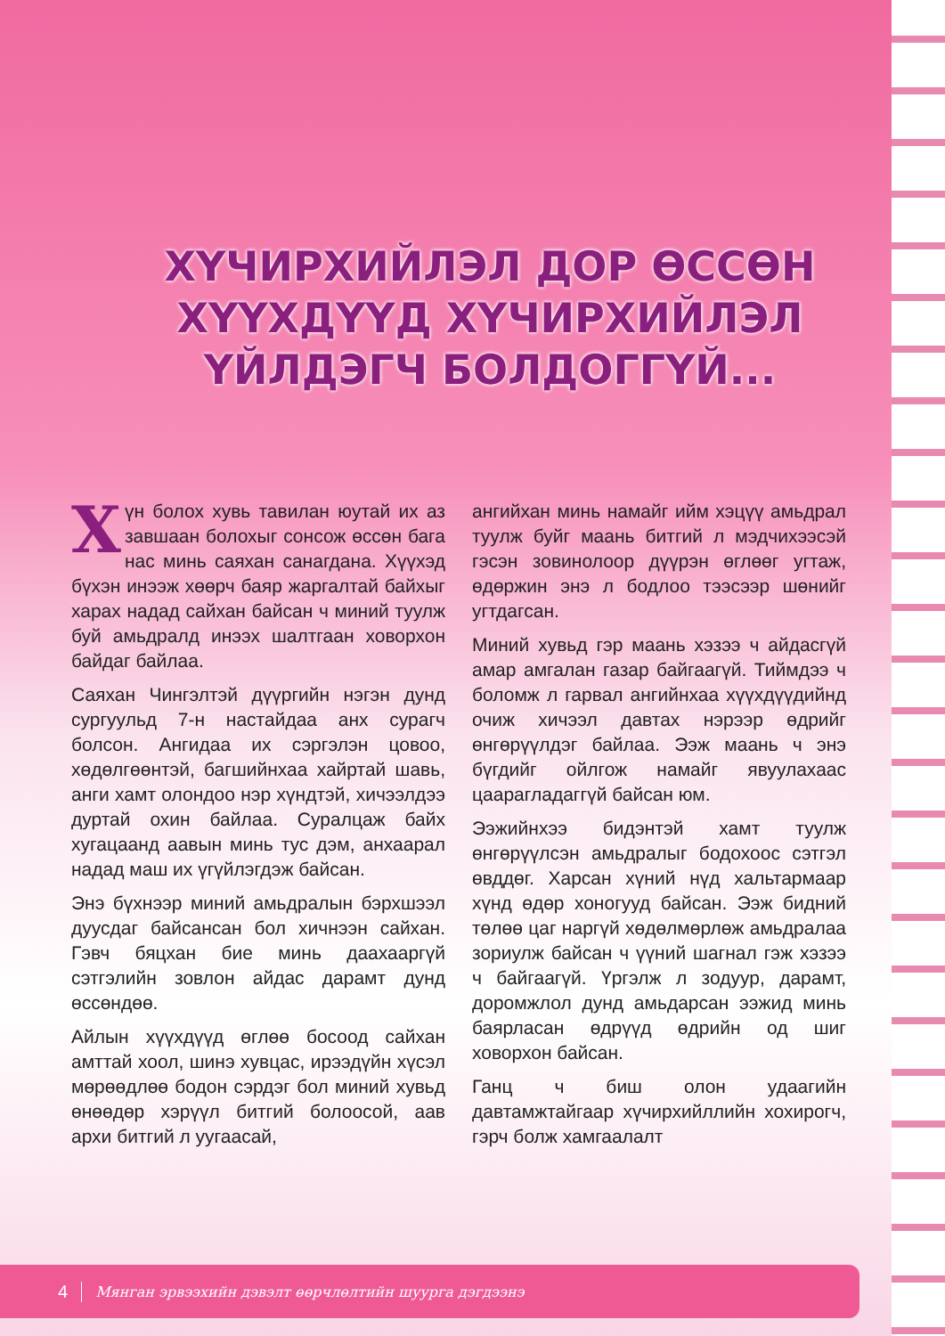ХҮЧИРХИЙЛЭЛ ДОР ӨССӨН ХҮҮХДҮҮД ХҮЧИРХИЙЛЭЛ ҮЙЛДЭГЧ БОЛДОГГҮЙ...
Хүн болох хувь тавилан юутай их аз завшаан болохыг сонсож өссөн бага нас минь саяхан санагдана. Хүүхэд бүхэн инээж хөөрч баяр жаргалтай байхыг харах надад сайхан байсан ч миний туулж буй амьдралд инээх шалтгаан ховорхон байдаг байлаа.
Саяхан Чингэлтэй дүүргийн нэгэн дунд сургуульд 7-н настайдаа анх сурагч болсон. Ангидаа их сэргэлэн цовоо, хөдөлгөөнтэй, багшийнхаа хайртай шавь, анги хамт олондоо нэр хүндтэй, хичээлдээ дуртай охин байлаа. Суралцаж байх хугацаанд аавын минь тус дэм, анхаарал надад маш их үгүйлэгдэж байсан.
Энэ бүхнээр миний амьдралын бэрхшээл дуусдаг байсансан бол хичнээн сайхан. Гэвч бяцхан бие минь даахааргүй сэтгэлийн зовлон айдас дарамт дунд өссөндөө.
Айлын хүүхдүүд өглөө босоод сайхан амттай хоол, шинэ хувцас, ирээдүйн хүсэл мөрөөдлөө бодон сэрдэг бол миний хувьд өнөөдөр хэрүүл битгий болоосой, аав архи битгий л уугаасай,
ангийхан минь намайг ийм хэцүү амьдрал туулж буйг маань битгий л мэдчихээсэй гэсэн зовинолоор дүүрэн өглөөг угтаж, өдөржин энэ л бодлоо тээсээр шөнийг угтдагсан.
Миний хувьд гэр маань хэзээ ч айдасгүй амар амгалан газар байгаагүй. Тиймдээ ч боломж л гарвал ангийнхаа хүүхдүүдийнд очиж хичээл давтах нэрээр өдрийг өнгөрүүлдэг байлаа. Ээж маань ч энэ бүгдийг ойлгож намайг явуулахаас цаарагладаггүй байсан юм.
Ээжийнхээ бидэнтэй хамт туулж өнгөрүүлсэн амьдралыг бодохоос сэтгэл өвддөг. Харсан хүний нүд хальтармаар хүнд өдөр хоногууд байсан. Ээж бидний төлөө цаг наргүй хөдөлмөрлөж амьдралаа зориулж байсан ч үүний шагнал гэж хэзээ ч байгаагүй. Үргэлж л зодуур, дарамт, доромжлол дунд амьдарсан ээжид минь баярласан өдрүүд өдрийн од шиг ховорхон байсан.
Ганц ч биш олон удаагийн давтамжтайгаар хүчирхийллийн хохирогч, гэрч болж хамгаалалт
4 Мянган эрвээхийн дэвэлт өөрчлөлтийн шуурга дэгдээнэ